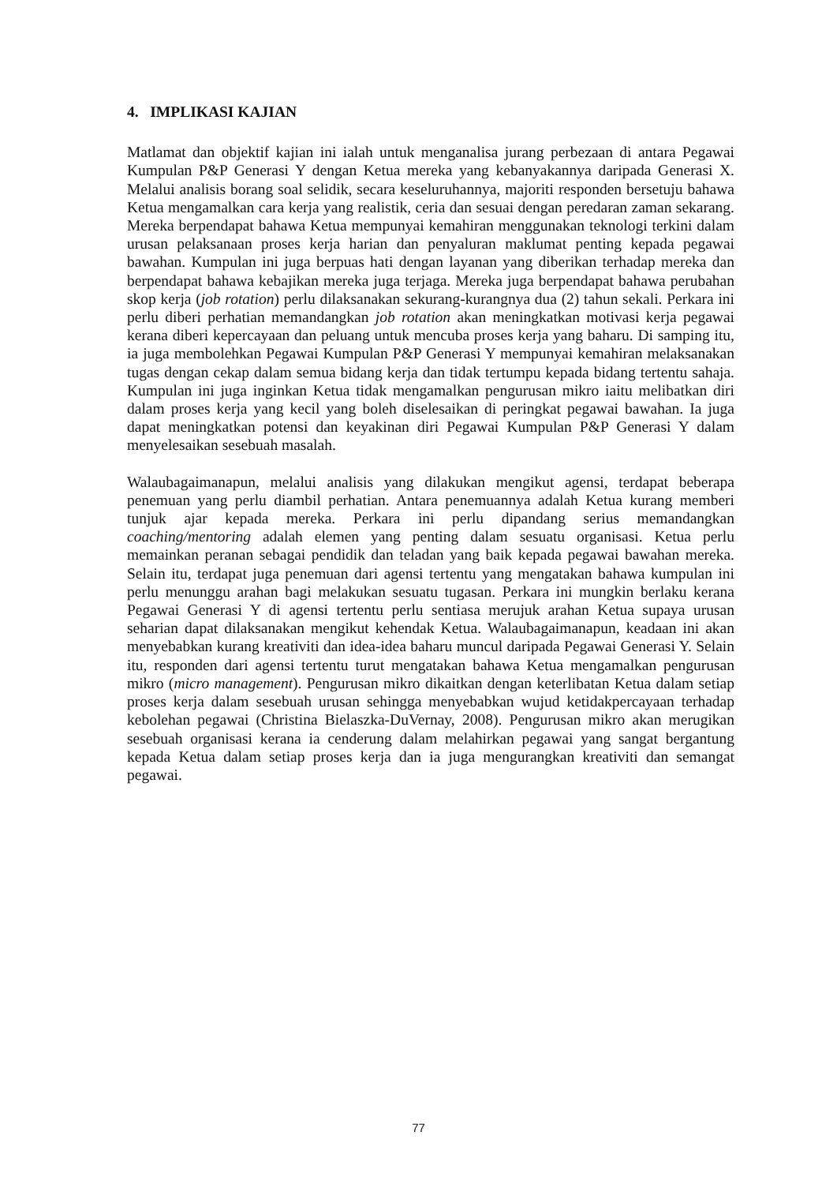4. IMPLIKASI KAJIAN
Matlamat dan objektif kajian ini ialah untuk menganalisa jurang perbezaan di antara Pegawai Kumpulan P&P Generasi Y dengan Ketua mereka yang kebanyakannya daripada Generasi X. Melalui analisis borang soal selidik, secara keseluruhannya, majoriti responden bersetuju bahawa Ketua mengamalkan cara kerja yang realistik, ceria dan sesuai dengan peredaran zaman sekarang. Mereka berpendapat bahawa Ketua mempunyai kemahiran menggunakan teknologi terkini dalam urusan pelaksanaan proses kerja harian dan penyaluran maklumat penting kepada pegawai bawahan. Kumpulan ini juga berpuas hati dengan layanan yang diberikan terhadap mereka dan berpendapat bahawa kebajikan mereka juga terjaga. Mereka juga berpendapat bahawa perubahan skop kerja (job rotation) perlu dilaksanakan sekurang-kurangnya dua (2) tahun sekali. Perkara ini perlu diberi perhatian memandangkan job rotation akan meningkatkan motivasi kerja pegawai kerana diberi kepercayaan dan peluang untuk mencuba proses kerja yang baharu. Di samping itu, ia juga membolehkan Pegawai Kumpulan P&P Generasi Y mempunyai kemahiran melaksanakan tugas dengan cekap dalam semua bidang kerja dan tidak tertumpu kepada bidang tertentu sahaja. Kumpulan ini juga inginkan Ketua tidak mengamalkan pengurusan mikro iaitu melibatkan diri dalam proses kerja yang kecil yang boleh diselesaikan di peringkat pegawai bawahan. Ia juga dapat meningkatkan potensi dan keyakinan diri Pegawai Kumpulan P&P Generasi Y dalam menyelesaikan sesebuah masalah.
Walaubagaimanapun, melalui analisis yang dilakukan mengikut agensi, terdapat beberapa penemuan yang perlu diambil perhatian. Antara penemuannya adalah Ketua kurang memberi tunjuk ajar kepada mereka. Perkara ini perlu dipandang serius memandangkan coaching/mentoring adalah elemen yang penting dalam sesuatu organisasi. Ketua perlu memainkan peranan sebagai pendidik dan teladan yang baik kepada pegawai bawahan mereka. Selain itu, terdapat juga penemuan dari agensi tertentu yang mengatakan bahawa kumpulan ini perlu menunggu arahan bagi melakukan sesuatu tugasan. Perkara ini mungkin berlaku kerana Pegawai Generasi Y di agensi tertentu perlu sentiasa merujuk arahan Ketua supaya urusan seharian dapat dilaksanakan mengikut kehendak Ketua. Walaubagaimanapun, keadaan ini akan menyebabkan kurang kreativiti dan idea-idea baharu muncul daripada Pegawai Generasi Y. Selain itu, responden dari agensi tertentu turut mengatakan bahawa Ketua mengamalkan pengurusan mikro (micro management). Pengurusan mikro dikaitkan dengan keterlibatan Ketua dalam setiap proses kerja dalam sesebuah urusan sehingga menyebabkan wujud ketidakpercayaan terhadap kebolehan pegawai (Christina Bielaszka-DuVernay, 2008). Pengurusan mikro akan merugikan sesebuah organisasi kerana ia cenderung dalam melahirkan pegawai yang sangat bergantung kepada Ketua dalam setiap proses kerja dan ia juga mengurangkan kreativiti dan semangat pegawai.
77